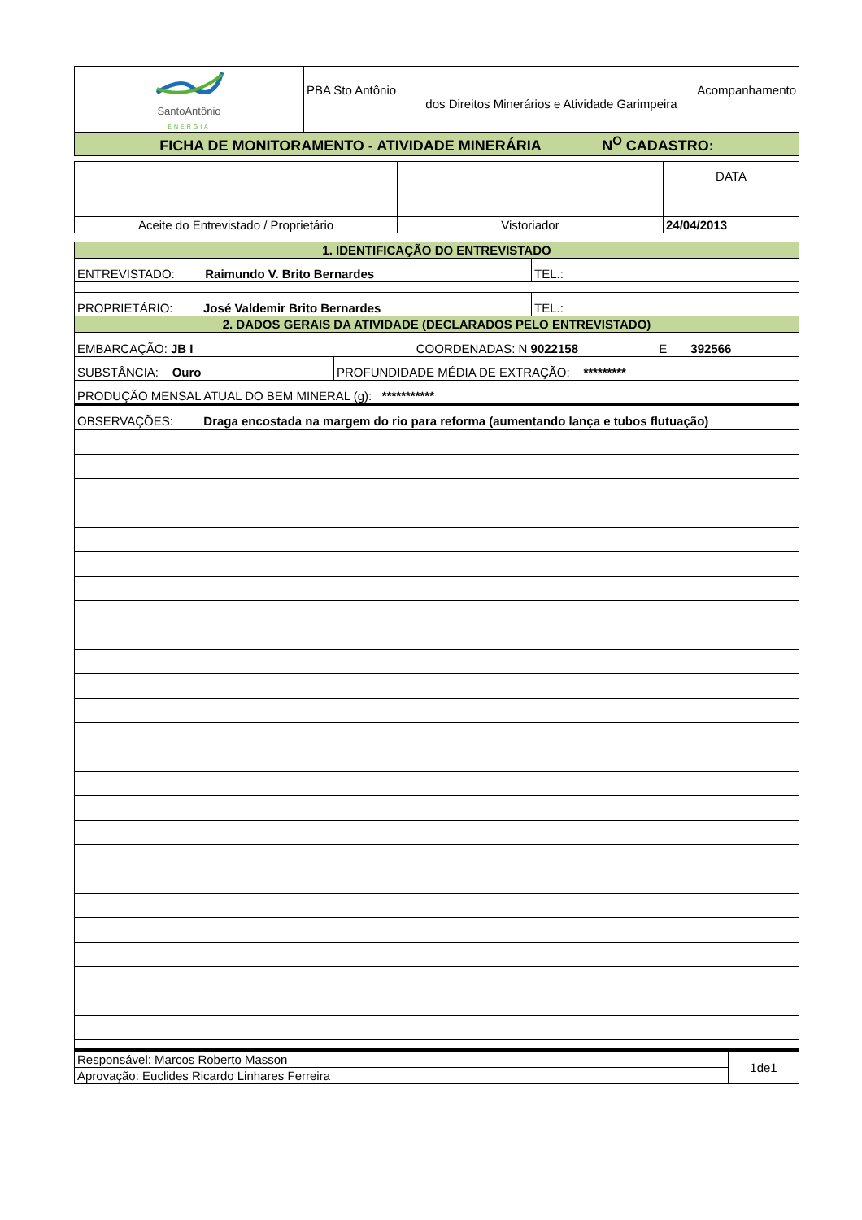| SantoAntônio ENERGIA | PBA Sto Antônio Acompanhamento dos Direitos Minerários e Atividade Garimpeira |
| FICHA DE MONITORAMENTO - ATIVIDADE MINERÁRIA N<sup>O</sup> CADASTRO: | |
| | | DATA |
| Aceite do Entrevistado / Proprietário | Vistoriador | 24/04/2013 |
| 1. IDENTIFICAÇÃO DO ENTREVISTADO | |
| ENTREVISTADO: Raimundo V. Brito Bernardes | TEL.: |
| PROPRIETÁRIO: José Valdemir Brito Bernardes | TEL.: |
| 2. DADOS GERAIS DA ATIVIDADE (DECLARADOS PELO ENTREVISTADO) | |
| EMBARCAÇÃO: JB I COORDENADAS: N 9022158 E 392566 | |
| SUBSTÂNCIA: Ouro | PROFUNDIDADE MÉDIA DE EXTRAÇÃO: ********* |
| PRODUÇÃO MENSAL ATUAL DO BEM MINERAL (g): *********** | |
| OBSERVAÇÕES: Draga encostada na margem do rio para reforma (aumentando lança e tubos flutuação) | |
| Responsável: Marcos Roberto Masson | 1de1 |
| Aprovação: Euclides Ricardo Linhares Ferreira | |